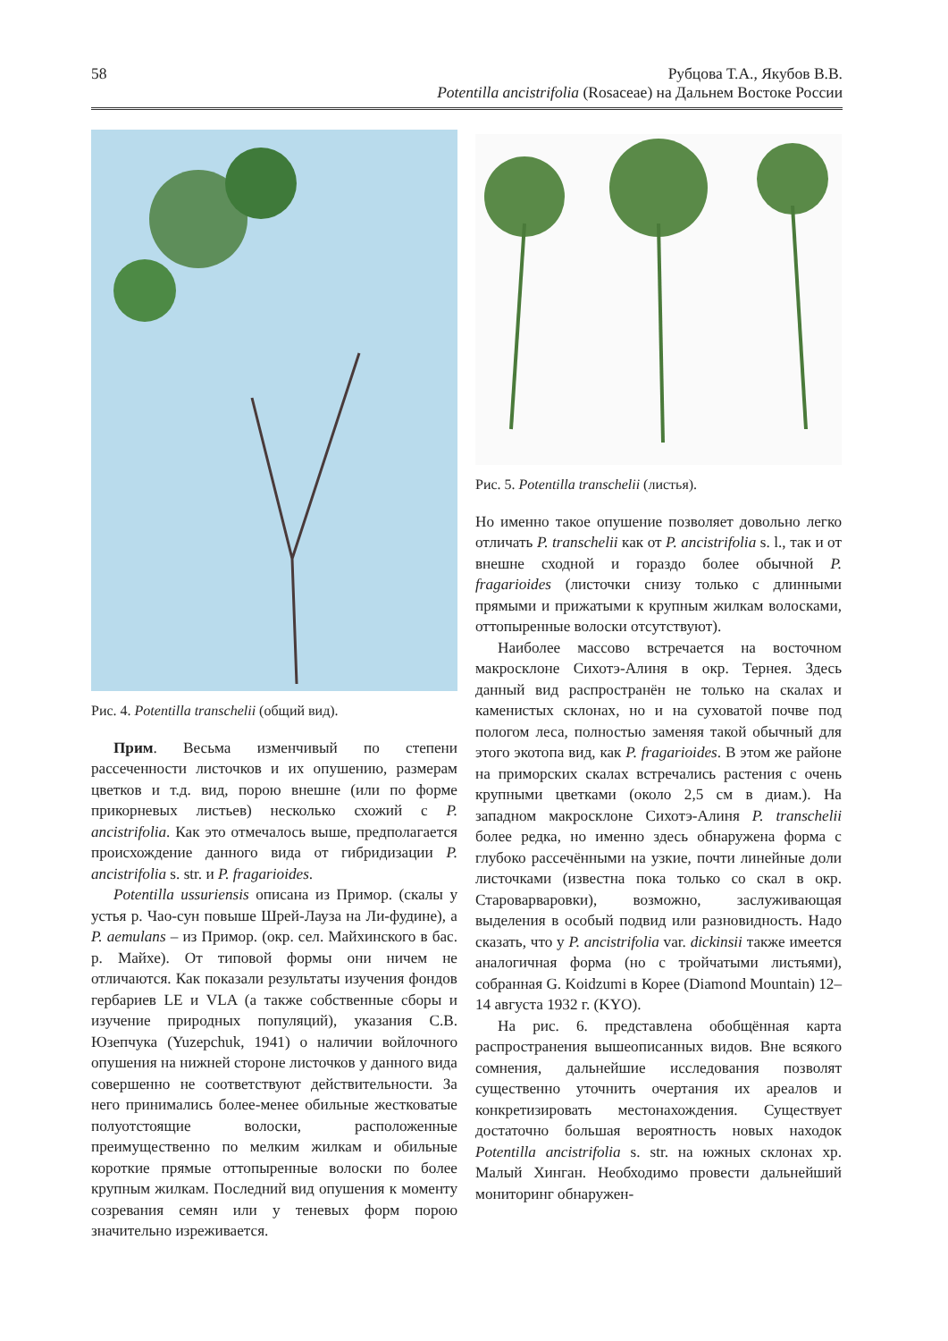58 Рубцова Т.А., Якубов В.В.
Potentilla ancistrifolia (Rosaceae) на Дальнем Востоке России
Рис. 4. Potentilla transchelii (общий вид).
Прим. Весьма изменчивый по степени рассеченности листочков и их опушению, размерам цветков и т.д. вид, порою внешне (или по форме прикорневых листьев) несколько схожий с P. ancistrifolia. Как это отмечалось выше, предполагается происхождение данного вида от гибридизации P. ancistrifolia s. str. и P. fragarioides.
Potentilla ussuriensis описана из Примор. (скалы у устья р. Чао-сун повыше Шрей-Лауза на Ли-фудине), а P. aemulans – из Примор. (окр. сел. Майхинского в бас. р. Майхе). От типовой формы они ничем не отличаются. Как показали результаты изучения фондов гербариев LE и VLA (а также собственные сборы и изучение природных популяций), указания С.В. Юзепчука (Yuzepchuk, 1941) о наличии войлочного опушения на нижней стороне листочков у данного вида совершенно не соответствуют действительности. За него принимались более-менее обильные жестковатые полуотстоящие волоски, расположенные преимущественно по мелким жилкам и обильные короткие прямые оттопыренные волоски по более крупным жилкам. Последний вид опушения к моменту созревания семян или у теневых форм порою значительно изреживается.
Рис. 5. Potentilla transchelii (листья).
Но именно такое опушение позволяет довольно легко отличать P. transchelii как от P. ancistrifolia s. l., так и от внешне сходной и гораздо более обычной P. fragarioides (листочки снизу только с длинными прямыми и прижатыми к крупным жилкам волосками, оттопыренные волоски отсутствуют).
Наиболее массово встречается на восточном макросклоне Сихотэ-Алиня в окр. Тернея. Здесь данный вид распространён не только на скалах и каменистых склонах, но и на суховатой почве под пологом леса, полностью заменяя такой обычный для этого экотопа вид, как P. fragarioides. В этом же районе на приморских скалах встречались растения с очень крупными цветками (около 2,5 см в диам.). На западном макросклоне Сихотэ-Алиня P. transchelii более редка, но именно здесь обнаружена форма с глубоко рассечёнными на узкие, почти линейные доли листочками (известна пока только со скал в окр. Староварваровки), возможно, заслуживающая выделения в особый подвид или разновидность. Надо сказать, что у P. ancistrifolia var. dickinsii также имеется аналогичная форма (но с тройчатыми листьями), собранная G. Koidzumi в Корее (Diamond Mountain) 12–14 августа 1932 г. (KYO).
На рис. 6. представлена обобщённая карта распространения вышеописанных видов. Вне всякого сомнения, дальнейшие исследования позволят существенно уточнить очертания их ареалов и конкретизировать местонахождения. Существует достаточно большая вероятность новых находок Potentilla ancistrifolia s. str. на южных склонах хр. Малый Хинган. Необходимо провести дальнейший мониторинг обнаружен-